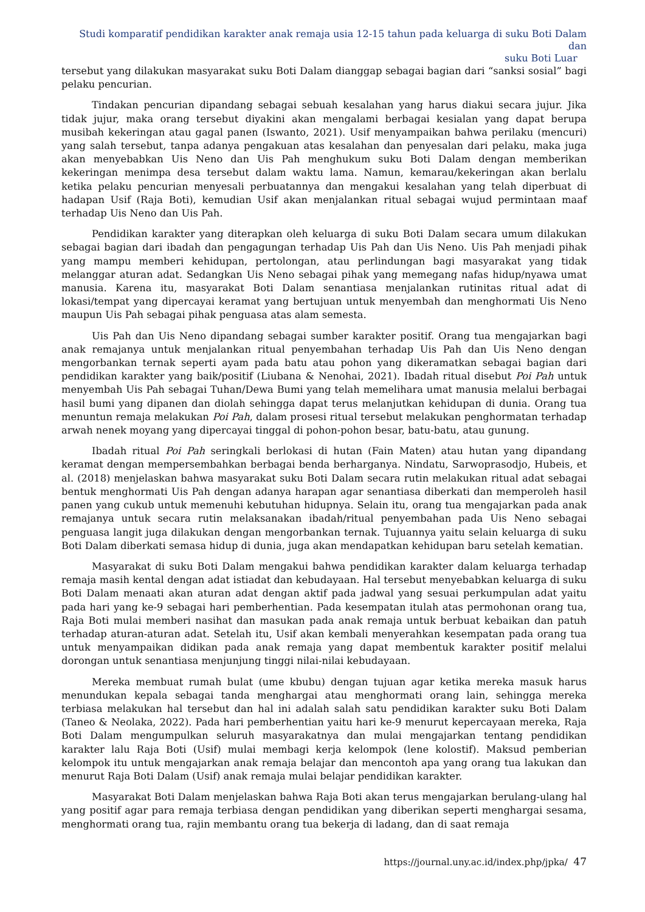Studi komparatif pendidikan karakter anak remaja usia 12-15 tahun pada keluarga di suku Boti Dalam dan
suku Boti Luar
tersebut yang dilakukan masyarakat suku Boti Dalam dianggap sebagai bagian dari “sanksi sosial” bagi pelaku pencurian.
Tindakan pencurian dipandang sebagai sebuah kesalahan yang harus diakui secara jujur. Jika tidak jujur, maka orang tersebut diyakini akan mengalami berbagai kesialan yang dapat berupa musibah kekeringan atau gagal panen (Iswanto, 2021). Usif menyampaikan bahwa perilaku (mencuri) yang salah tersebut, tanpa adanya pengakuan atas kesalahan dan penyesalan dari pelaku, maka juga akan menyebabkan Uis Neno dan Uis Pah menghukum suku Boti Dalam dengan memberikan kekeringan menimpa desa tersebut dalam waktu lama. Namun, kemarau/kekeringan akan berlalu ketika pelaku pencurian menyesali perbuatannya dan mengakui kesalahan yang telah diperbuat di hadapan Usif (Raja Boti), kemudian Usif akan menjalankan ritual sebagai wujud permintaan maaf terhadap Uis Neno dan Uis Pah.
Pendidikan karakter yang diterapkan oleh keluarga di suku Boti Dalam secara umum dilakukan sebagai bagian dari ibadah dan pengagungan terhadap Uis Pah dan Uis Neno. Uis Pah menjadi pihak yang mampu memberi kehidupan, pertolongan, atau perlindungan bagi masyarakat yang tidak melanggar aturan adat. Sedangkan Uis Neno sebagai pihak yang memegang nafas hidup/nyawa umat manusia. Karena itu, masyarakat Boti Dalam senantiasa menjalankan rutinitas ritual adat di lokasi/tempat yang dipercayai keramat yang bertujuan untuk menyembah dan menghormati Uis Neno maupun Uis Pah sebagai pihak penguasa atas alam semesta.
Uis Pah dan Uis Neno dipandang sebagai sumber karakter positif. Orang tua mengajarkan bagi anak remajanya untuk menjalankan ritual penyembahan terhadap Uis Pah dan Uis Neno dengan mengorbankan ternak seperti ayam pada batu atau pohon yang dikeramatkan sebagai bagian dari pendidikan karakter yang baik/positif (Liubana & Nenohai, 2021). Ibadah ritual disebut Poi Pah untuk menyembah Uis Pah sebagai Tuhan/Dewa Bumi yang telah memelihara umat manusia melalui berbagai hasil bumi yang dipanen dan diolah sehingga dapat terus melanjutkan kehidupan di dunia. Orang tua menuntun remaja melakukan Poi Pah, dalam prosesi ritual tersebut melakukan penghormatan terhadap arwah nenek moyang yang dipercayai tinggal di pohon-pohon besar, batu-batu, atau gunung.
Ibadah ritual Poi Pah seringkali berlokasi di hutan (Fain Maten) atau hutan yang dipandang keramat dengan mempersembahkan berbagai benda berharganya. Nindatu, Sarwoprasodjo, Hubeis, et al. (2018) menjelaskan bahwa masyarakat suku Boti Dalam secara rutin melakukan ritual adat sebagai bentuk menghormati Uis Pah dengan adanya harapan agar senantiasa diberkati dan memperoleh hasil panen yang cukub untuk memenuhi kebutuhan hidupnya. Selain itu, orang tua mengajarkan pada anak remajanya untuk secara rutin melaksanakan ibadah/ritual penyembahan pada Uis Neno sebagai penguasa langit juga dilakukan dengan mengorbankan ternak. Tujuannya yaitu selain keluarga di suku Boti Dalam diberkati semasa hidup di dunia, juga akan mendapatkan kehidupan baru setelah kematian.
Masyarakat di suku Boti Dalam mengakui bahwa pendidikan karakter dalam keluarga terhadap remaja masih kental dengan adat istiadat dan kebudayaan. Hal tersebut menyebabkan keluarga di suku Boti Dalam menaati akan aturan adat dengan aktif pada jadwal yang sesuai perkumpulan adat yaitu pada hari yang ke-9 sebagai hari pemberhentian. Pada kesempatan itulah atas permohonan orang tua, Raja Boti mulai memberi nasihat dan masukan pada anak remaja untuk berbuat kebaikan dan patuh terhadap aturan-aturan adat. Setelah itu, Usif akan kembali menyerahkan kesempatan pada orang tua untuk menyampaikan didikan pada anak remaja yang dapat membentuk karakter positif melalui dorongan untuk senantiasa menjunjung tinggi nilai-nilai kebudayaan.
Mereka membuat rumah bulat (ume kbubu) dengan tujuan agar ketika mereka masuk harus menundukan kepala sebagai tanda menghargai atau menghormati orang lain, sehingga mereka terbiasa melakukan hal tersebut dan hal ini adalah salah satu pendidikan karakter suku Boti Dalam (Taneo & Neolaka, 2022). Pada hari pemberhentian yaitu hari ke-9 menurut kepercayaan mereka, Raja Boti Dalam mengumpulkan seluruh masyarakatnya dan mulai mengajarkan tentang pendidikan karakter lalu Raja Boti (Usif) mulai membagi kerja kelompok (lene kolostif). Maksud pemberian kelompok itu untuk mengajarkan anak remaja belajar dan mencontoh apa yang orang tua lakukan dan menurut Raja Boti Dalam (Usif) anak remaja mulai belajar pendidikan karakter.
Masyarakat Boti Dalam menjelaskan bahwa Raja Boti akan terus mengajarkan berulang-ulang hal yang positif agar para remaja terbiasa dengan pendidikan yang diberikan seperti menghargai sesama, menghormati orang tua, rajin membantu orang tua bekerja di ladang, dan di saat remaja
https://journal.uny.ac.id/index.php/jpka/ 47